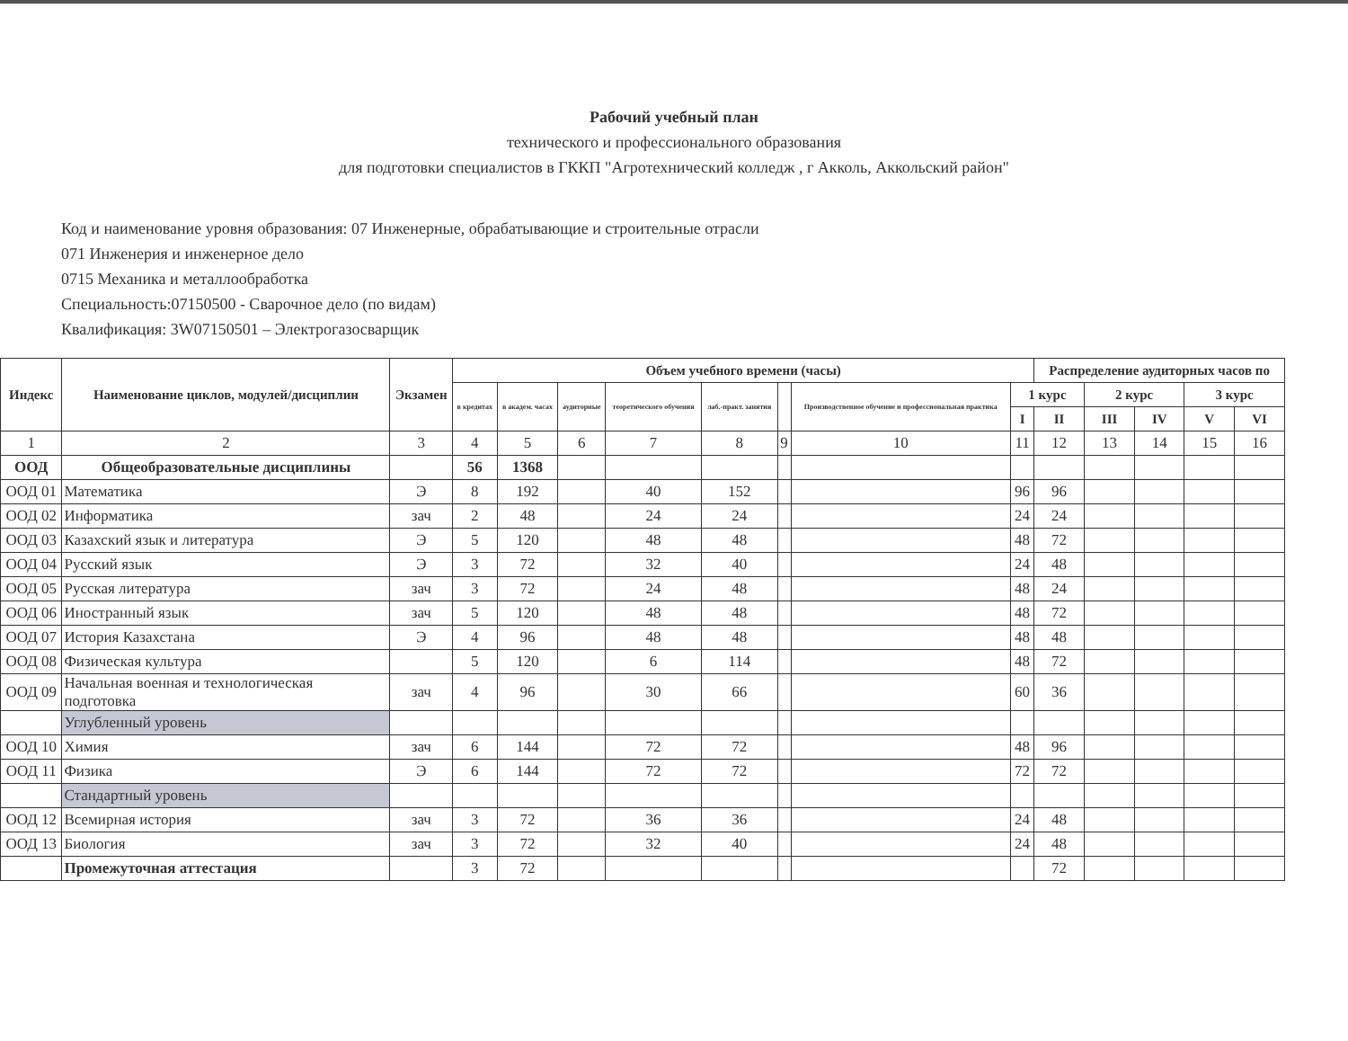Рабочий учебный план
технического и профессионального образования
для подготовки специалистов в ГККП "Агротехнический колледж , г Акколь, Аккольский район"
Код и наименование уровня образования: 07 Инженерные, обрабатывающие и строительные отрасли
071 Инженерия и инженерное дело
0715 Механика и металлообработка
Специальность:07150500 - Сварочное дело (по видам)
Квалификация: 3W07150501 – Электрогазосварщик
| Индекс | Наименование циклов, модулей/дисциплин | Экзамен | Объем учебного времени (часы) | | | | | | | | Распределение аудиторных часов по | | | | |
| --- | --- | --- | --- | --- | --- | --- | --- | --- | --- | --- | --- | --- | --- | --- | --- |
| | | | в кредитах | в академ. часах | аудиторные | теоретического обучения | лаб.-практ. занятия | | Производственное обучение и профессиональная практика | 1 курс | | 2 курс | | 3 курс | |
| | | | | | | | | | | I | II | III | IV | V | VI |
| 1 | 2 | 3 | 4 | 5 | 6 | 7 | 8 | 9 | 10 | 11 | 12 | 13 | 14 | 15 | 16 |
| ООД | Общеобразовательные дисциплины | | 56 | 1368 | | | | | | | | | | | |
| ООД 01 | Математика | Э | 8 | 192 | | 40 | 152 | | | 96 | 96 | | | | |
| ООД 02 | Информатика | зач | 2 | 48 | | 24 | 24 | | | 24 | 24 | | | | |
| ООД 03 | Казахский язык и литература | Э | 5 | 120 | | 48 | 48 | | | 48 | 72 | | | | |
| ООД 04 | Русский язык | Э | 3 | 72 | | 32 | 40 | | | 24 | 48 | | | | |
| ООД 05 | Русская литература | зач | 3 | 72 | | 24 | 48 | | | 48 | 24 | | | | |
| ООД 06 | Иностранный язык | зач | 5 | 120 | | 48 | 48 | | | 48 | 72 | | | | |
| ООД 07 | История Казахстана | Э | 4 | 96 | | 48 | 48 | | | 48 | 48 | | | | |
| ООД 08 | Физическая культура | | 5 | 120 | | 6 | 114 | | | 48 | 72 | | | | |
| ООД 09 | Начальная военная и технологическая подготовка | зач | 4 | 96 | | 30 | 66 | | | 60 | 36 | | | | |
| | Углубленный уровень | | | | | | | | | | | | | | |
| ООД 10 | Химия | зач | 6 | 144 | | 72 | 72 | | | 48 | 96 | | | | |
| ООД 11 | Физика | Э | 6 | 144 | | 72 | 72 | | | 72 | 72 | | | | |
| | Стандартный уровень | | | | | | | | | | | | | | |
| ООД 12 | Всемирная история | зач | 3 | 72 | | 36 | 36 | | | 24 | 48 | | | | |
| ООД 13 | Биология | зач | 3 | 72 | | 32 | 40 | | | 24 | 48 | | | | |
| | Промежуточная аттестация | | 3 | 72 | | | | | | | 72 | | | | |